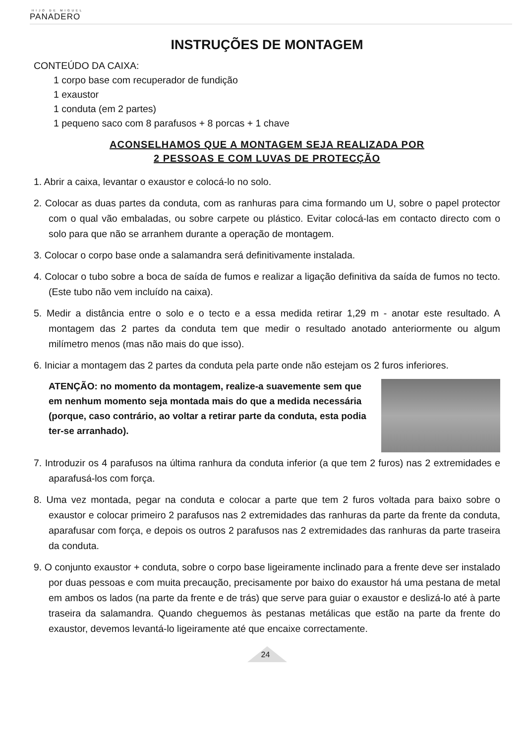HIJO DE MIGUEL
PANADERO
INSTRUÇÕES DE MONTAGEM
CONTEÚDO DA CAIXA:
1 corpo base com recuperador de fundição
1 exaustor
1 conduta (em 2 partes)
1 pequeno saco com 8 parafusos + 8 porcas + 1 chave
ACONSELHAMOS QUE A MONTAGEM SEJA REALIZADA POR
2 PESSOAS E COM LUVAS DE PROTECÇÃO
1. Abrir a caixa, levantar o exaustor e colocá-lo no solo.
2. Colocar as duas partes da conduta, com as ranhuras para cima formando um U, sobre o papel protector com o qual vão embaladas, ou sobre carpete ou plástico. Evitar colocá-las em contacto directo com o solo para que não se arranhem durante a operação de montagem.
3. Colocar o corpo base onde a salamandra será definitivamente instalada.
4. Colocar o tubo sobre a boca de saída de fumos e realizar a ligação definitiva da saída de fumos no tecto. (Este tubo não vem incluído na caixa).
5. Medir a distância entre o solo e o tecto e a essa medida retirar 1,29 m - anotar este resultado. A montagem das 2 partes da conduta tem que medir o resultado anotado anteriormente ou algum milímetro menos (mas não mais do que isso).
6. Iniciar a montagem das 2 partes da conduta pela parte onde não estejam os 2 furos inferiores.
ATENÇÃO: no momento da montagem, realize-a suavemente sem que em nenhum momento seja montada mais do que a medida necessária (porque, caso contrário, ao voltar a retirar parte da conduta, esta podia ter-se arranhado).
7. Introduzir os 4 parafusos na última ranhura da conduta inferior (a que tem 2 furos) nas 2 extremidades e aparafusá-los com força.
8. Uma vez montada, pegar na conduta e colocar a parte que tem 2 furos voltada para baixo sobre o exaustor e colocar primeiro 2 parafusos nas 2 extremidades das ranhuras da parte da frente da conduta, aparafusar com força, e depois os outros 2 parafusos nas 2 extremidades das ranhuras da parte traseira da conduta.
9. O conjunto exaustor + conduta, sobre o corpo base ligeiramente inclinado para a frente deve ser instalado por duas pessoas e com muita precaução, precisamente por baixo do exaustor há uma pestana de metal em ambos os lados (na parte da frente e de trás) que serve para guiar o exaustor e deslizá-lo até à parte traseira da salamandra. Quando cheguemos às pestanas metálicas que estão na parte da frente do exaustor, devemos levantá-lo ligeiramente até que encaixe correctamente.
24